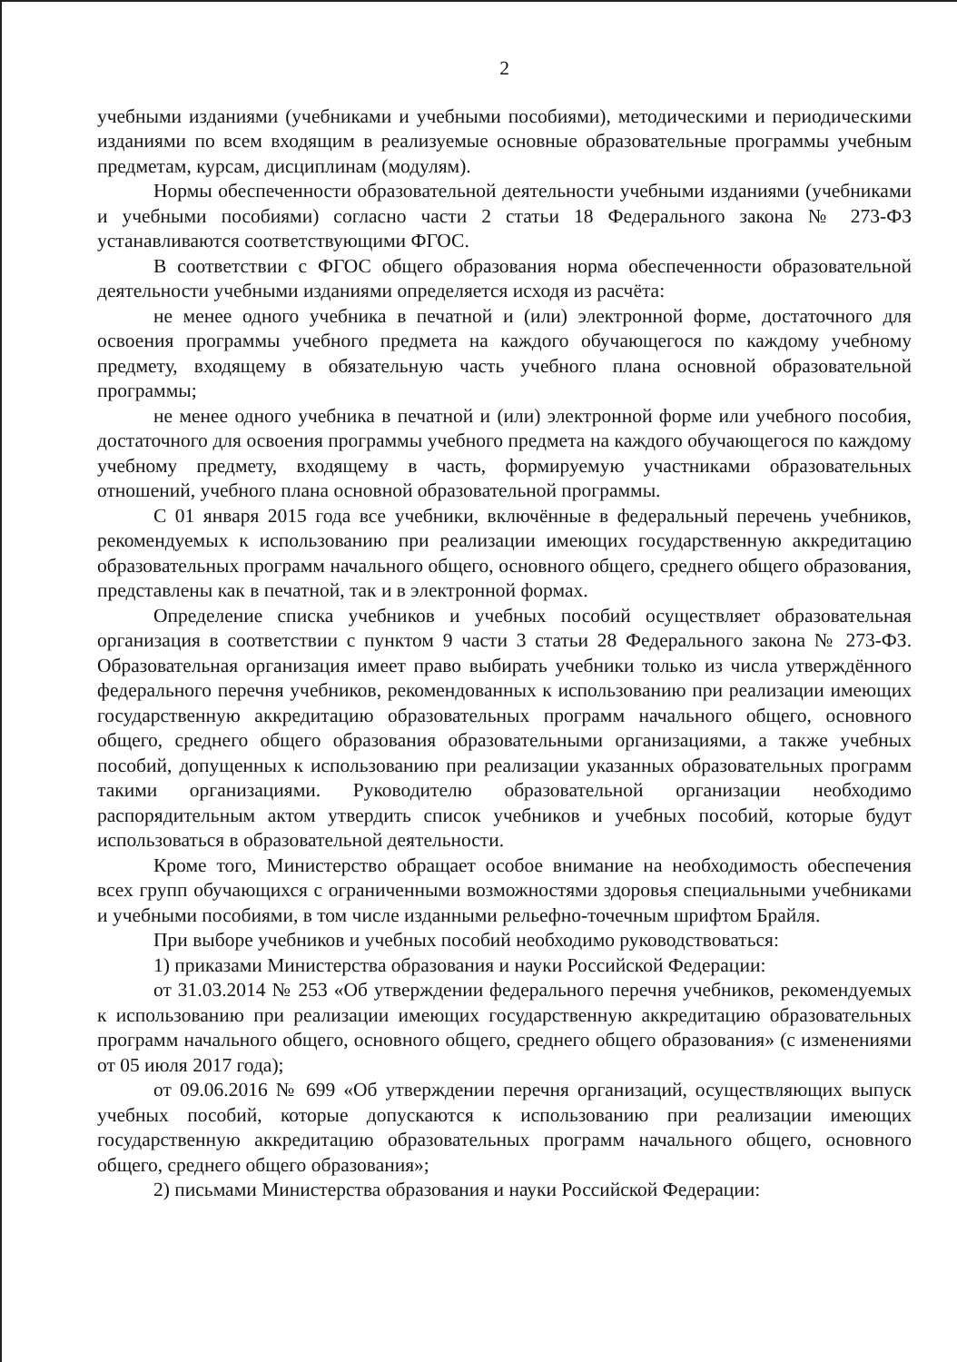2
учебными изданиями (учебниками и учебными пособиями), методическими и периодическими изданиями по всем входящим в реализуемые основные образовательные программы учебным предметам, курсам, дисциплинам (модулям).
Нормы обеспеченности образовательной деятельности учебными изданиями (учебниками и учебными пособиями) согласно части 2 статьи 18 Федерального закона № 273-ФЗ устанавливаются соответствующими ФГОС.
В соответствии с ФГОС общего образования норма обеспеченности образовательной деятельности учебными изданиями определяется исходя из расчёта:
не менее одного учебника в печатной и (или) электронной форме, достаточного для освоения программы учебного предмета на каждого обучающегося по каждому учебному предмету, входящему в обязательную часть учебного плана основной образовательной программы;
не менее одного учебника в печатной и (или) электронной форме или учебного пособия, достаточного для освоения программы учебного предмета на каждого обучающегося по каждому учебному предмету, входящему в часть, формируемую участниками образовательных отношений, учебного плана основной образовательной программы.
С 01 января 2015 года все учебники, включённые в федеральный перечень учебников, рекомендуемых к использованию при реализации имеющих государственную аккредитацию образовательных программ начального общего, основного общего, среднего общего образования, представлены как в печатной, так и в электронной формах.
Определение списка учебников и учебных пособий осуществляет образовательная организация в соответствии с пунктом 9 части 3 статьи 28 Федерального закона № 273-ФЗ. Образовательная организация имеет право выбирать учебники только из числа утверждённого федерального перечня учебников, рекомендованных к использованию при реализации имеющих государственную аккредитацию образовательных программ начального общего, основного общего, среднего общего образования образовательными организациями, а также учебных пособий, допущенных к использованию при реализации указанных образовательных программ такими организациями. Руководителю образовательной организации необходимо распорядительным актом утвердить список учебников и учебных пособий, которые будут использоваться в образовательной деятельности.
Кроме того, Министерство обращает особое внимание на необходимость обеспечения всех групп обучающихся с ограниченными возможностями здоровья специальными учебниками и учебными пособиями, в том числе изданными рельефно-точечным шрифтом Брайля.
При выборе учебников и учебных пособий необходимо руководствоваться:
1) приказами Министерства образования и науки Российской Федерации:
от 31.03.2014 № 253 «Об утверждении федерального перечня учебников, рекомендуемых к использованию при реализации имеющих государственную аккредитацию образовательных программ начального общего, основного общего, среднего общего образования» (с изменениями от 05 июля 2017 года);
от 09.06.2016 № 699 «Об утверждении перечня организаций, осуществляющих выпуск учебных пособий, которые допускаются к использованию при реализации имеющих государственную аккредитацию образовательных программ начального общего, основного общего, среднего общего образования»;
2) письмами Министерства образования и науки Российской Федерации: